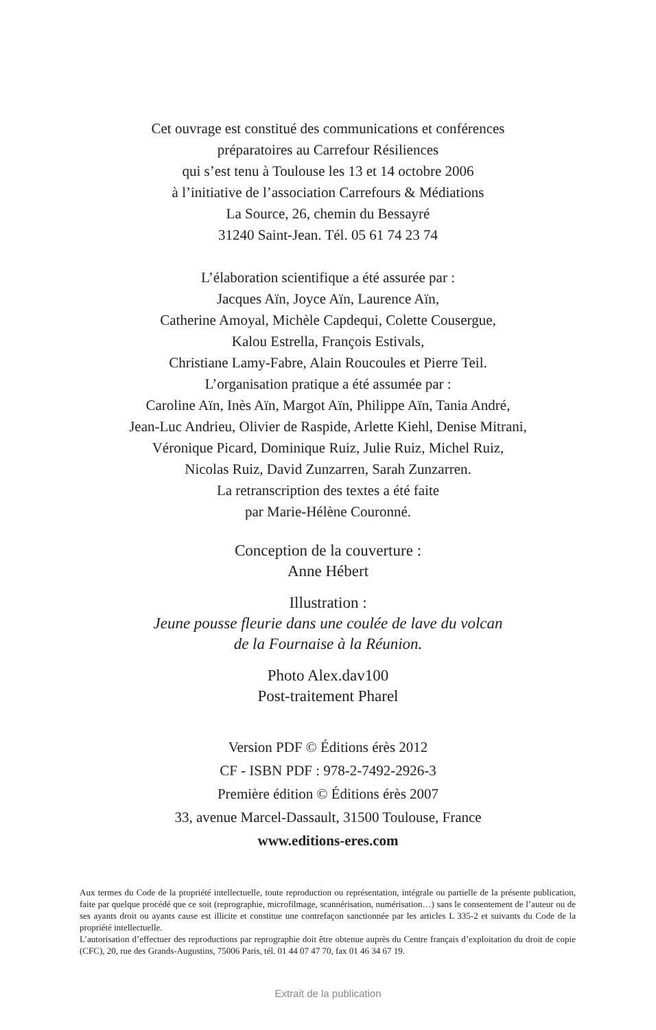Cet ouvrage est constitué des communications et conférences
préparatoires au Carrefour Résiliences
qui s’est tenu à Toulouse les 13 et 14 octobre 2006
à l’initiative de l’association Carrefours & Médiations
La Source, 26, chemin du Bessayré
31240 Saint-Jean. Tél. 05 61 74 23 74
L’élaboration scientifique a été assurée par :
Jacques Aïn, Joyce Aïn, Laurence Aïn,
Catherine Amoyal, Michèle Capdequi, Colette Cousergue,
Kalou Estrella, François Estivals,
Christiane Lamy-Fabre, Alain Roucoules et Pierre Teil.
L’organisation pratique a été assumée par :
Caroline Aïn, Inès Aïn, Margot Aïn, Philippe Aïn, Tania André,
Jean-Luc Andrieu, Olivier de Raspide, Arlette Kiehl, Denise Mitrani,
Véronique Picard, Dominique Ruiz, Julie Ruiz, Michel Ruiz,
Nicolas Ruiz, David Zunzarren, Sarah Zunzarren.
La retranscription des textes a été faite
par Marie-Hélène Couronné.
Conception de la couverture :
Anne Hébert
Illustration :
Jeune pousse fleurie dans une coulée de lave du volcan
de la Fournaise à la Réunion.
Photo Alex.dav100
Post-traitement Pharel
Version PDF © Éditions érès 2012
CF - ISBN PDF : 978-2-7492-2926-3
Première édition © Éditions érès 2007
33, avenue Marcel-Dassault, 31500 Toulouse, France
www.editions-eres.com
Aux termes du Code de la propriété intellectuelle, toute reproduction ou représentation, intégrale ou partielle de la présente publication, faite par quelque procédé que ce soit (reprographie, microfilmage, scannérisation, numérisation…) sans le consentement de l’auteur ou de ses ayants droit ou ayants cause est illicite et constitue une contrefaçon sanctionnée par les articles L 335-2 et suivants du Code de la propriété intellectuelle.
L’autorisation d’effectuer des reproductions par reprographie doit être obtenue auprès du Centre français d’exploitation du droit de copie (CFC), 20, rue des Grands-Augustins, 75006 Paris, tél. 01 44 07 47 70, fax 01 46 34 67 19.
Extrait de la publication